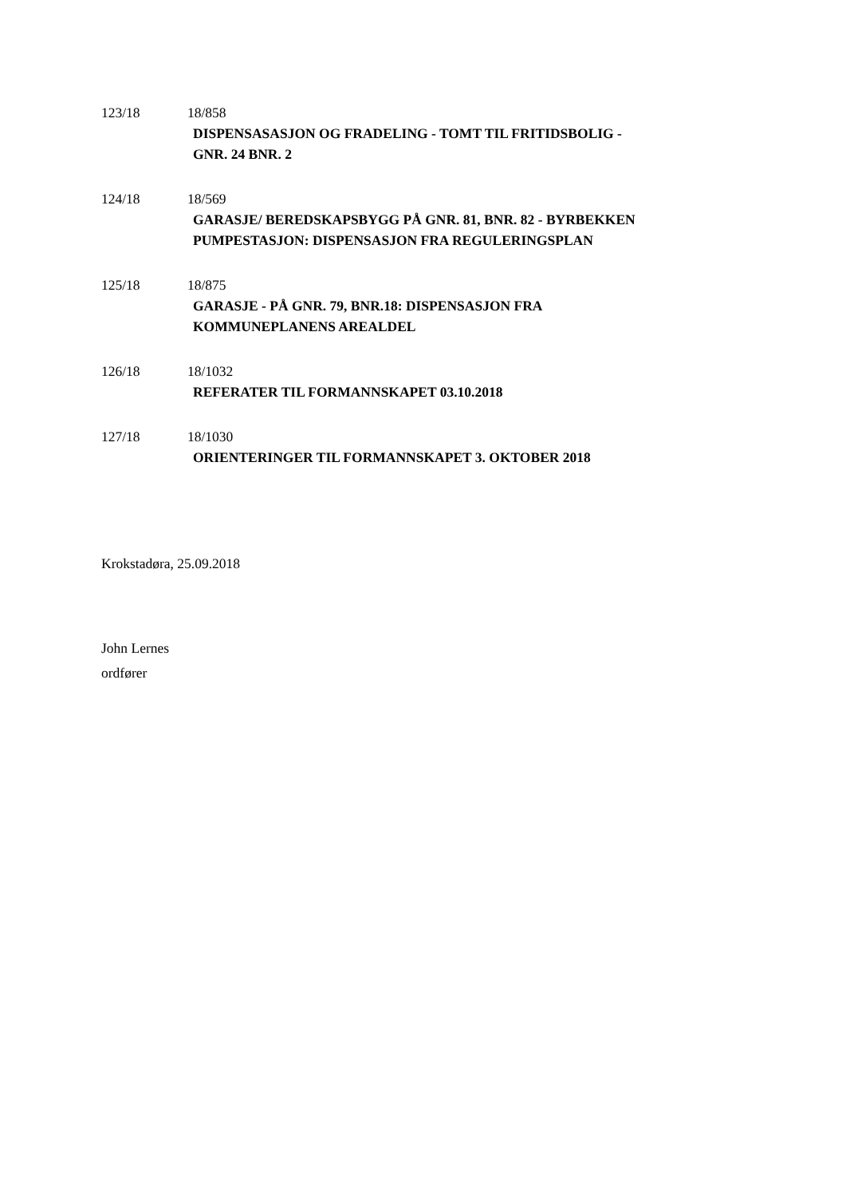123/18 18/858
DISPENSASASJON OG FRADELING - TOMT TIL FRITIDSBOLIG -
GNR. 24 BNR. 2
124/18 18/569
GARASJE/ BEREDSKAPSBYGG PÅ GNR. 81, BNR. 82 - BYRBEKKEN
PUMPESTASJON: DISPENSASJON FRA REGULERINGSPLAN
125/18 18/875
GARASJE - PÅ GNR. 79, BNR.18: DISPENSASJON FRA
KOMMUNEPLANENS AREALDEL
126/18 18/1032
REFERATER TIL FORMANNSKAPET 03.10.2018
127/18 18/1030
ORIENTERINGER TIL FORMANNSKAPET 3. OKTOBER 2018
Krokstadøra, 25.09.2018
John Lernes
ordfører